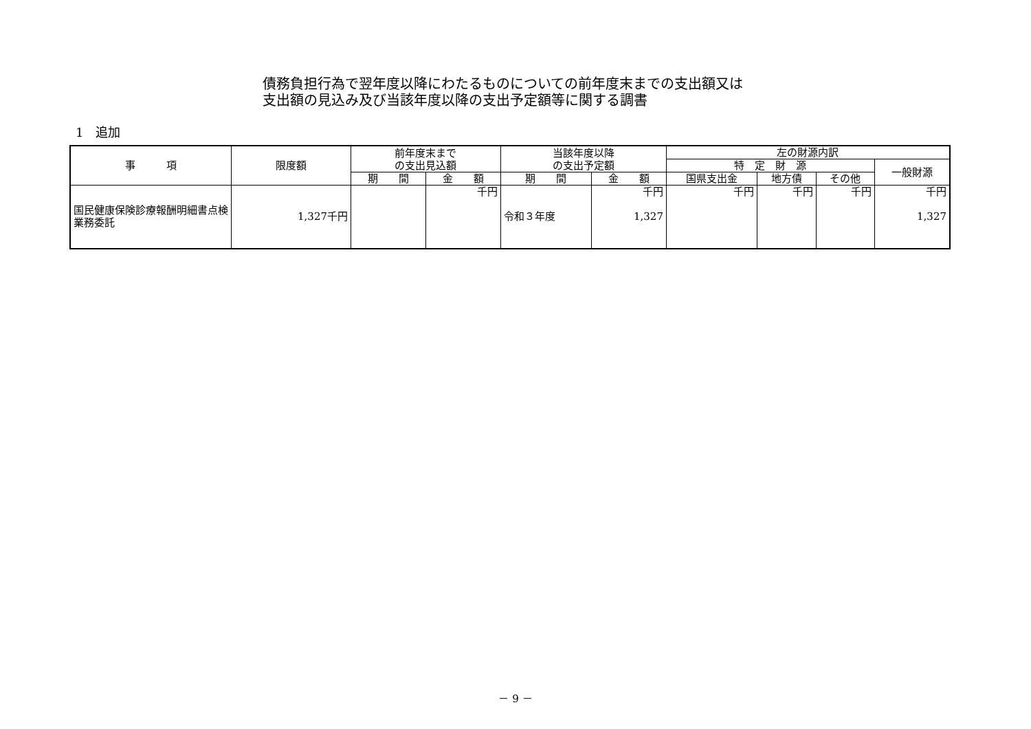債務負担行為で翌年度以降にわたるものについての前年度末までの支出額又は
支出額の見込み及び当該年度以降の支出予定額等に関する調書
1　追加
| 事 項 | 限度額 | 前年度末まで の支出見込額 | | 当該年度以降 の支出予定額 | | 左の財源内訳 | | | |
| --- | --- | --- | --- | --- | --- | --- | --- | --- | --- |
| | | | | | | 特 定 財 源 | | | 一般財源 |
| | | 期 間 | 金 額 | 期 間 | 金 額 | 国県支出金 | 地方債 | その他 | |
| 国民健康保険診療報酬明細書点検業務委託 | 1,327千円 | | 千円 | 令和３年度 | 千円 1,327 | 千円 | 千円 | 千円 | 千円 1,327 |
－ 9 －